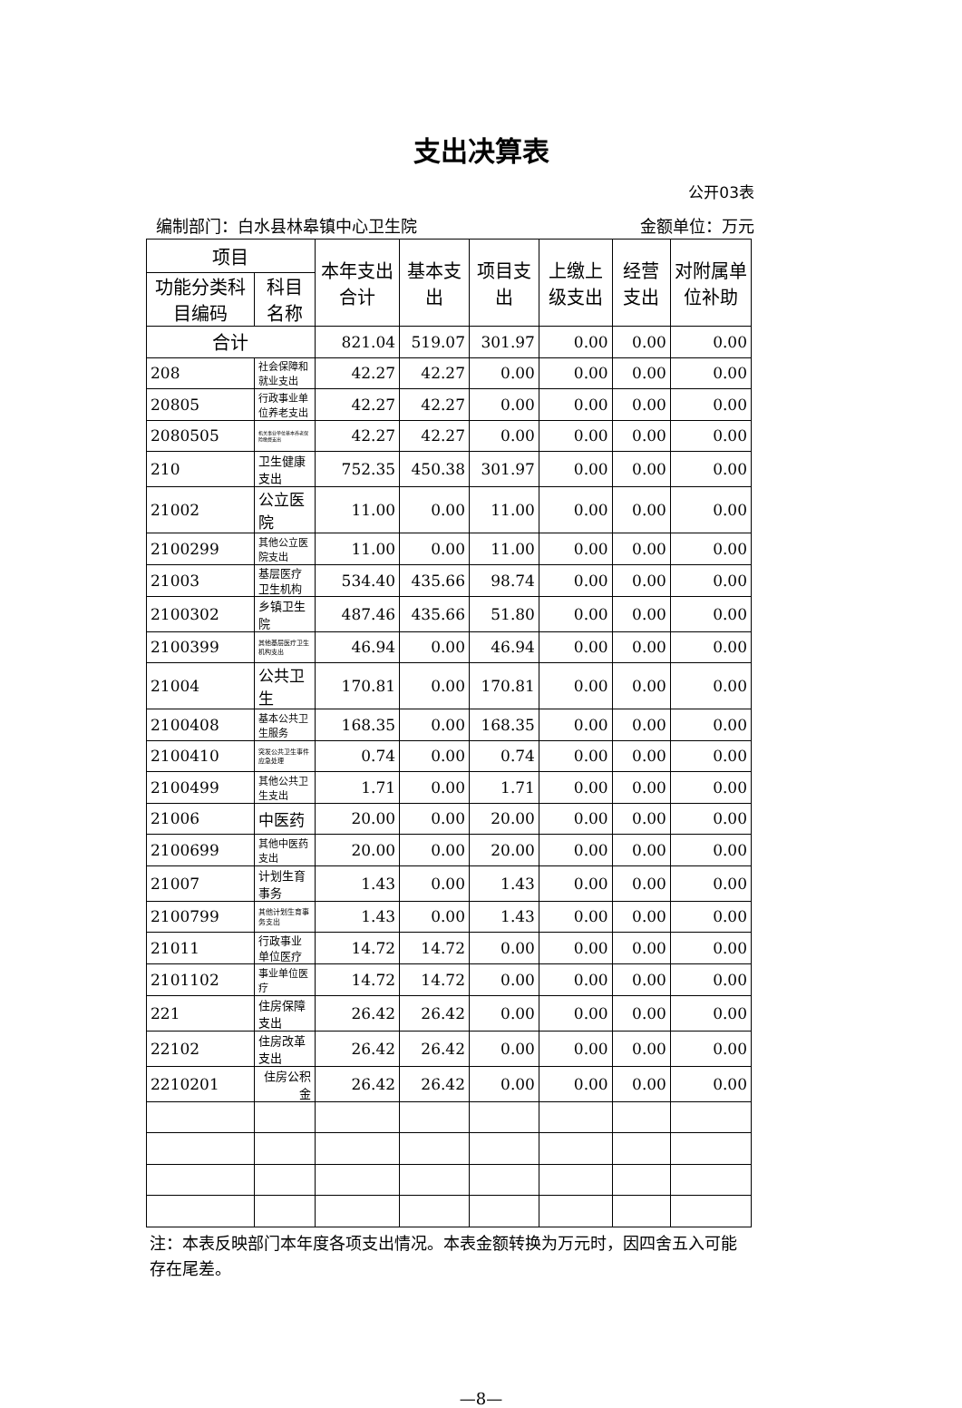支出决算表
公开03表
编制部门：白水县林皋镇中心卫生院 金额单位：万元
| 项目 | | 本年支出合计 | 基本支出 | 项目支出 | 上缴上级支出 | 经营支出 | 对附属单位补助 |
| --- | --- | --- | --- | --- | --- | --- | --- |
| 功能分类科目编码 | 科目名称 | | | | | | |
| 合计 | | 821.04 | 519.07 | 301.97 | 0.00 | 0.00 | 0.00 |
| 208 | 社会保障和就业支出 | 42.27 | 42.27 | 0.00 | 0.00 | 0.00 | 0.00 |
| 20805 | 行政事业单位养老支出 | 42.27 | 42.27 | 0.00 | 0.00 | 0.00 | 0.00 |
| 2080505 | 机关事业单位基本养老保险缴费支出 | 42.27 | 42.27 | 0.00 | 0.00 | 0.00 | 0.00 |
| 210 | 卫生健康支出 | 752.35 | 450.38 | 301.97 | 0.00 | 0.00 | 0.00 |
| 21002 | 公立医院 | 11.00 | 0.00 | 11.00 | 0.00 | 0.00 | 0.00 |
| 2100299 | 其他公立医院支出 | 11.00 | 0.00 | 11.00 | 0.00 | 0.00 | 0.00 |
| 21003 | 基层医疗卫生机构 | 534.40 | 435.66 | 98.74 | 0.00 | 0.00 | 0.00 |
| 2100302 | 乡镇卫生院 | 487.46 | 435.66 | 51.80 | 0.00 | 0.00 | 0.00 |
| 2100399 | 其他基层医疗卫生机构支出 | 46.94 | 0.00 | 46.94 | 0.00 | 0.00 | 0.00 |
| 21004 | 公共卫生 | 170.81 | 0.00 | 170.81 | 0.00 | 0.00 | 0.00 |
| 2100408 | 基本公共卫生服务 | 168.35 | 0.00 | 168.35 | 0.00 | 0.00 | 0.00 |
| 2100410 | 突发公共卫生事件应急处理 | 0.74 | 0.00 | 0.74 | 0.00 | 0.00 | 0.00 |
| 2100499 | 其他公共卫生支出 | 1.71 | 0.00 | 1.71 | 0.00 | 0.00 | 0.00 |
| 21006 | 中医药 | 20.00 | 0.00 | 20.00 | 0.00 | 0.00 | 0.00 |
| 2100699 | 其他中医药支出 | 20.00 | 0.00 | 20.00 | 0.00 | 0.00 | 0.00 |
| 21007 | 计划生育事务 | 1.43 | 0.00 | 1.43 | 0.00 | 0.00 | 0.00 |
| 2100799 | 其他计划生育事务支出 | 1.43 | 0.00 | 1.43 | 0.00 | 0.00 | 0.00 |
| 21011 | 行政事业单位医疗 | 14.72 | 14.72 | 0.00 | 0.00 | 0.00 | 0.00 |
| 2101102 | 事业单位医疗 | 14.72 | 14.72 | 0.00 | 0.00 | 0.00 | 0.00 |
| 221 | 住房保障支出 | 26.42 | 26.42 | 0.00 | 0.00 | 0.00 | 0.00 |
| 22102 | 住房改革支出 | 26.42 | 26.42 | 0.00 | 0.00 | 0.00 | 0.00 |
| 2210201 | 住房公积金 | 26.42 | 26.42 | 0.00 | 0.00 | 0.00 | 0.00 |
注：本表反映部门本年度各项支出情况。本表金额转换为万元时，因四舍五入可能存在尾差。
—8—